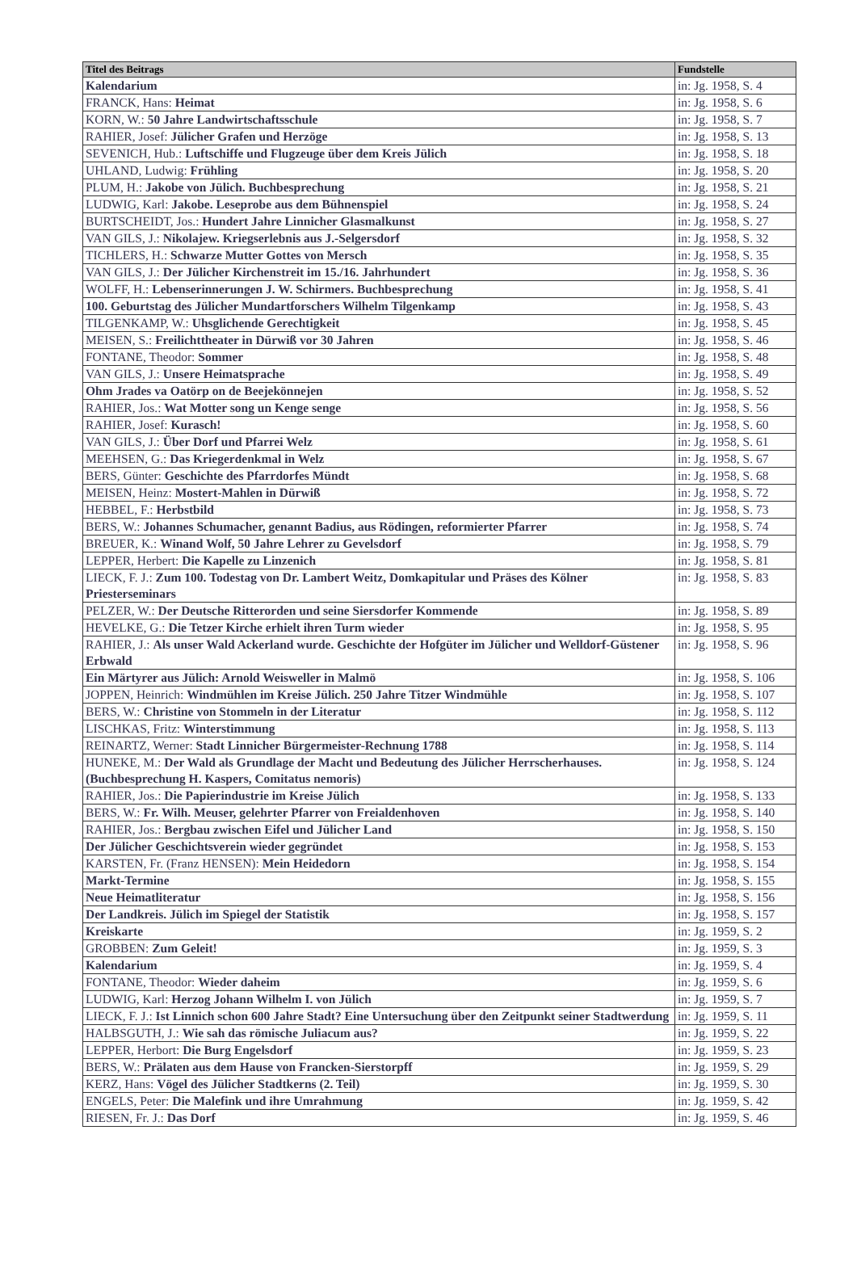| Titel des Beitrags | Fundstelle |
| --- | --- |
| Kalendarium | in: Jg. 1958, S. 4 |
| FRANCK, Hans: Heimat | in: Jg. 1958, S. 6 |
| KORN, W.: 50 Jahre Landwirtschaftsschule | in: Jg. 1958, S. 7 |
| RAHIER, Josef: Jülicher Grafen und Herzöge | in: Jg. 1958, S. 13 |
| SEVENICH, Hub.: Luftschiffe und Flugzeuge über dem Kreis Jülich | in: Jg. 1958, S. 18 |
| UHLAND, Ludwig: Frühling | in: Jg. 1958, S. 20 |
| PLUM, H.: Jakobe von Jülich. Buchbesprechung | in: Jg. 1958, S. 21 |
| LUDWIG, Karl: Jakobe. Leseprobe aus dem Bühnenspiel | in: Jg. 1958, S. 24 |
| BURTSCHEIDT, Jos.: Hundert Jahre Linnicher Glasmalkunst | in: Jg. 1958, S. 27 |
| VAN GILS, J.: Nikolajew. Kriegserlebnis aus J.-Selgersdorf | in: Jg. 1958, S. 32 |
| TICHLERS, H.: Schwarze Mutter Gottes von Mersch | in: Jg. 1958, S. 35 |
| VAN GILS, J.: Der Jülicher Kirchenstreit im 15./16. Jahrhundert | in: Jg. 1958, S. 36 |
| WOLFF, H.: Lebenserinnerungen J. W. Schirmers. Buchbesprechung | in: Jg. 1958, S. 41 |
| 100. Geburtstag des Jülicher Mundartforschers Wilhelm Tilgenkamp | in: Jg. 1958, S. 43 |
| TILGENKAMP, W.: Uhsglichende Gerechtigkeit | in: Jg. 1958, S. 45 |
| MEISEN, S.: Freilichttheater in Dürwiß vor 30 Jahren | in: Jg. 1958, S. 46 |
| FONTANE, Theodor: Sommer | in: Jg. 1958, S. 48 |
| VAN GILS, J.: Unsere Heimatsprache | in: Jg. 1958, S. 49 |
| Ohm Jrades va Oatörp on de Beejekönnejen | in: Jg. 1958, S. 52 |
| RAHIER, Jos.: Wat Motter song un Kenge senge | in: Jg. 1958, S. 56 |
| RAHIER, Josef: Kurasch! | in: Jg. 1958, S. 60 |
| VAN GILS, J.: Über Dorf und Pfarrei Welz | in: Jg. 1958, S. 61 |
| MEEHSEN, G.: Das Kriegerdenkmal in Welz | in: Jg. 1958, S. 67 |
| BERS, Günter: Geschichte des Pfarrdorfes Mündt | in: Jg. 1958, S. 68 |
| MEISEN, Heinz: Mostert-Mahlen in Dürwiß | in: Jg. 1958, S. 72 |
| HEBBEL, F.: Herbstbild | in: Jg. 1958, S. 73 |
| BERS, W.: Johannes Schumacher, genannt Badius, aus Rödingen, reformierter Pfarrer | in: Jg. 1958, S. 74 |
| BREUER, K.: Winand Wolf, 50 Jahre Lehrer zu Gevelsdorf | in: Jg. 1958, S. 79 |
| LEPPER, Herbert: Die Kapelle zu Linzenich | in: Jg. 1958, S. 81 |
| LIECK, F. J.: Zum 100. Todestag von Dr. Lambert Weitz, Domkapitular und Präses des Kölner Priesterseminars | in: Jg. 1958, S. 83 |
| PELZER, W.: Der Deutsche Ritterorden und seine Siersdorfer Kommende | in: Jg. 1958, S. 89 |
| HEVELKE, G.: Die Tetzer Kirche erhielt ihren Turm wieder | in: Jg. 1958, S. 95 |
| RAHIER, J.: Als unser Wald Ackerland wurde. Geschichte der Hofgüter im Jülicher und Welldorf-Güstener Erbwald | in: Jg. 1958, S. 96 |
| Ein Märtyrer aus Jülich: Arnold Weisweller in Malmö | in: Jg. 1958, S. 106 |
| JOPPEN, Heinrich: Windmühlen im Kreise Jülich. 250 Jahre Titzer Windmühle | in: Jg. 1958, S. 107 |
| BERS, W.: Christine von Stommeln in der Literatur | in: Jg. 1958, S. 112 |
| LISCHKAS, Fritz: Winterstimmung | in: Jg. 1958, S. 113 |
| REINARTZ, Werner: Stadt Linnicher Bürgermeister-Rechnung 1788 | in: Jg. 1958, S. 114 |
| HUNEKE, M.: Der Wald als Grundlage der Macht und Bedeutung des Jülicher Herrscherhauses. (Buchbesprechung H. Kaspers, Comitatus nemoris) | in: Jg. 1958, S. 124 |
| RAHIER, Jos.: Die Papierindustrie im Kreise Jülich | in: Jg. 1958, S. 133 |
| BERS, W.: Fr. Wilh. Meuser, gelehrter Pfarrer von Freialdenhoven | in: Jg. 1958, S. 140 |
| RAHIER, Jos.: Bergbau zwischen Eifel und Jülicher Land | in: Jg. 1958, S. 150 |
| Der Jülicher Geschichtsverein wieder gegründet | in: Jg. 1958, S. 153 |
| KARSTEN, Fr. (Franz HENSEN): Mein Heidedorn | in: Jg. 1958, S. 154 |
| Markt-Termine | in: Jg. 1958, S. 155 |
| Neue Heimatliteratur | in: Jg. 1958, S. 156 |
| Der Landkreis. Jülich im Spiegel der Statistik | in: Jg. 1958, S. 157 |
| Kreiskarte | in: Jg. 1959, S. 2 |
| GROBBEN: Zum Geleit! | in: Jg. 1959, S. 3 |
| Kalendarium | in: Jg. 1959, S. 4 |
| FONTANE, Theodor: Wieder daheim | in: Jg. 1959, S. 6 |
| LUDWIG, Karl: Herzog Johann Wilhelm I. von Jülich | in: Jg. 1959, S. 7 |
| LIECK, F. J.: Ist Linnich schon 600 Jahre Stadt? Eine Untersuchung über den Zeitpunkt seiner Stadtwerdung | in: Jg. 1959, S. 11 |
| HALBSGUTH, J.: Wie sah das römische Juliacum aus? | in: Jg. 1959, S. 22 |
| LEPPER, Herbort: Die Burg Engelsdorf | in: Jg. 1959, S. 23 |
| BERS, W.: Prälaten aus dem Hause von Francken-Sierstorpff | in: Jg. 1959, S. 29 |
| KERZ, Hans: Vögel des Jülicher Stadtkerns (2. Teil) | in: Jg. 1959, S. 30 |
| ENGELS, Peter: Die Malefink und ihre Umrahmung | in: Jg. 1959, S. 42 |
| RIESEN, Fr. J.: Das Dorf | in: Jg. 1959, S. 46 |